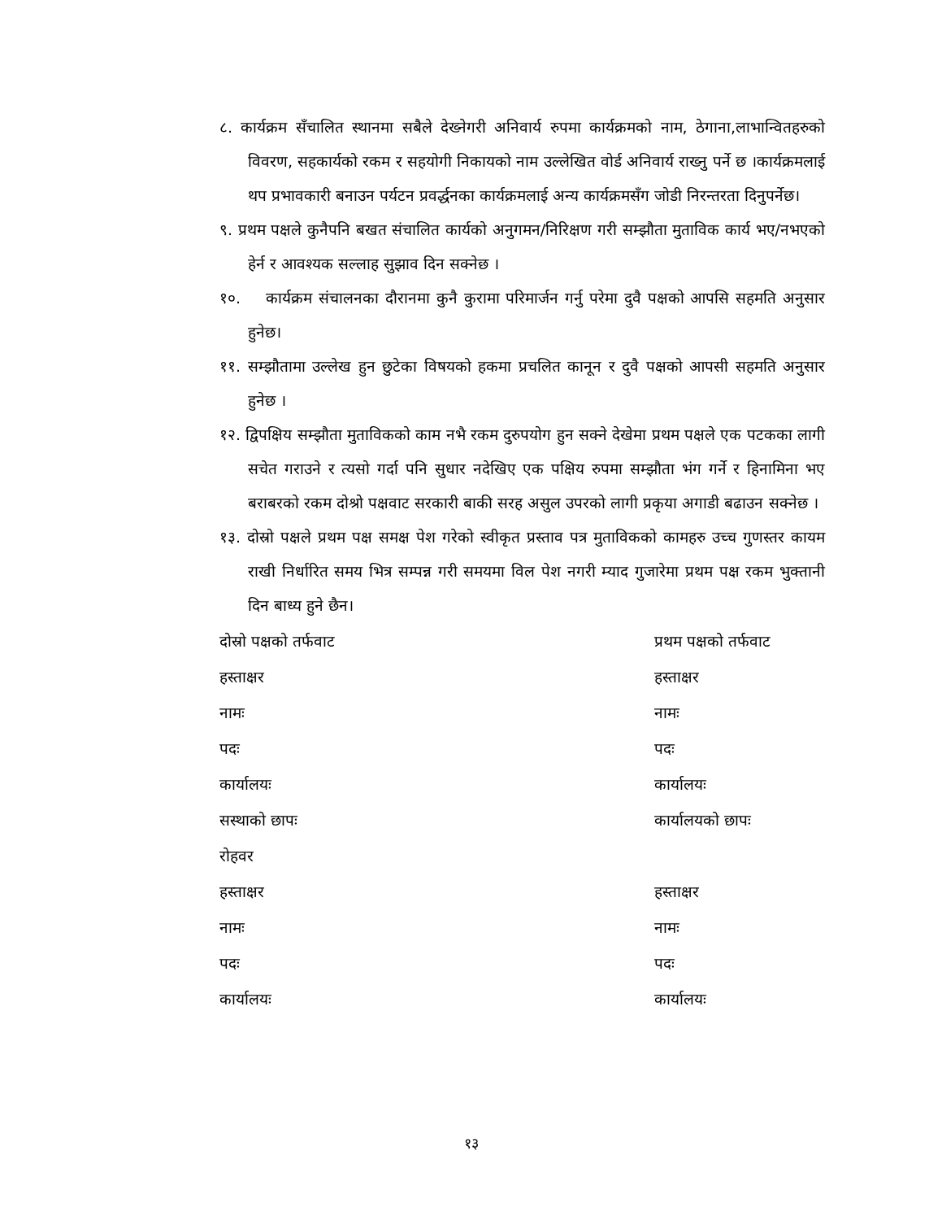८. कार्यक्रम सँचालित स्थानमा सबैले देख्नेगरी अनिवार्य रुपमा कार्यक्रमको नाम, ठेगाना,लाभान्वितहरुको विवरण, सहकार्यको रकम र सहयोगी निकायको नाम उल्लेखित वोर्ड अनिवार्य राख्नु पर्ने छ ।कार्यक्रमलाई थप प्रभावकारी बनाउन पर्यटन प्रवर्द्धनका कार्यक्रमलाई अन्य कार्यक्रमसँग जोडी निरन्तरता दिनुपर्नेछ।
९. प्रथम पक्षले कुनैपनि बखत संचालित कार्यको अनुगमन/निरिक्षण गरी सम्झौता मुताविक कार्य भए/नभएको हेर्न र आवश्यक सल्लाह सुझाव दिन सक्नेछ ।
१०. कार्यक्रम संचालनका दौरानमा कुनै कुरामा परिमार्जन गर्नु परेमा दुवै पक्षको आपसि सहमति अनुसार हुनेछ।
११. सम्झौतामा उल्लेख हुन छुटेका विषयको हकमा प्रचलित कानून र दुवै पक्षको आपसी सहमति अनुसार हुनेछ ।
१२. द्विपक्षिय सम्झौता मुताविकको काम नभै रकम दुरुपयोग हुन सक्ने देखेमा प्रथम पक्षले एक पटकका लागी सचेत गराउने र त्यसो गर्दा पनि सुधार नदेखिए एक पक्षिय रुपमा सम्झौता भंग गर्ने र हिनामिना भए बराबरको रकम दोश्रो पक्षवाट सरकारी बाकी सरह असुल उपरको लागी प्रकृया अगाडी बढाउन सक्नेछ ।
१३. दोस्रो पक्षले प्रथम पक्ष समक्ष पेश गरेको स्वीकृत प्रस्ताव पत्र मुताविकको कामहरु उच्च गुणस्तर कायम राखी निर्धारित समय भित्र सम्पन्न गरी समयमा विल पेश नगरी म्याद गुजारेमा प्रथम पक्ष रकम भुक्तानी दिन बाध्य हुने छैन।
| दोस्रो पक्षको तर्फवाट | प्रथम पक्षको तर्फवाट |
| हस्ताक्षर | हस्ताक्षर |
| नामः | नामः |
| पदः | पदः |
| कार्यालयः | कार्यालयः |
| सस्थाको छापः | कार्यालयको छापः |
| रोहवर | |
| हस्ताक्षर | हस्ताक्षर |
| नामः | नामः |
| पदः | पदः |
| कार्यालयः | कार्यालयः |
१३